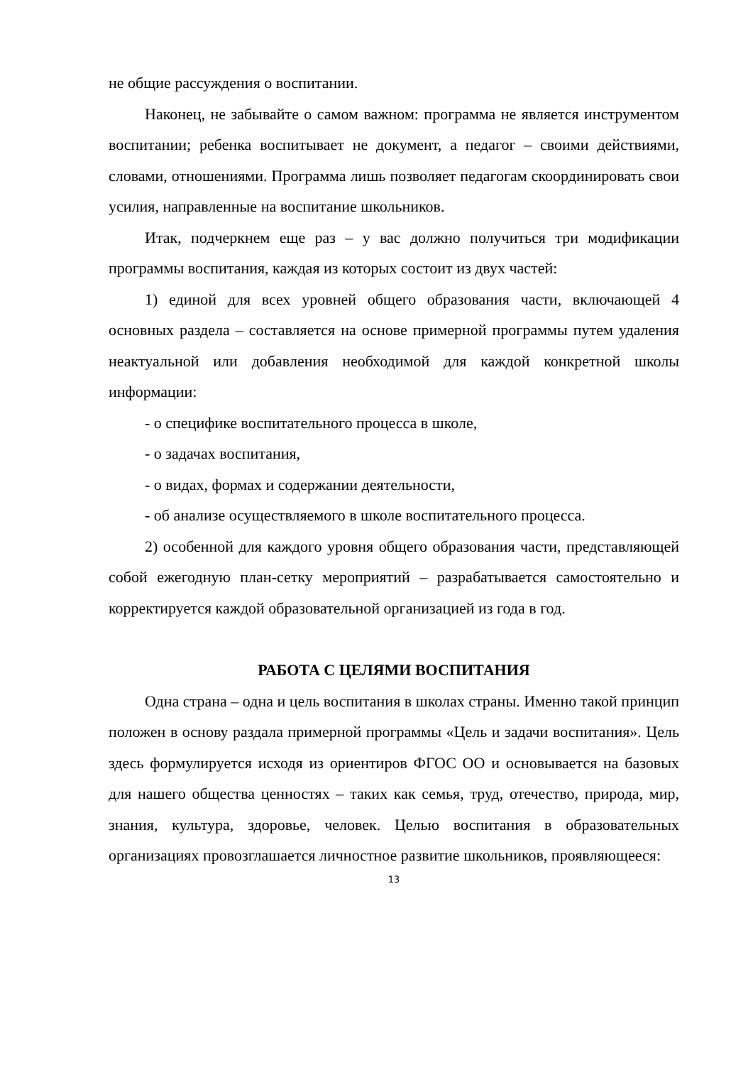не общие рассуждения о воспитании.
Наконец, не забывайте о самом важном: программа не является инструментом воспитании; ребенка воспитывает не документ, а педагог – своими действиями, словами, отношениями. Программа лишь позволяет педагогам скоординировать свои усилия, направленные на воспитание школьников.
Итак, подчеркнем еще раз – у вас должно получиться три модификации программы воспитания, каждая из которых состоит из двух частей:
1) единой для всех уровней общего образования части, включающей 4 основных раздела – составляется на основе примерной программы путем удаления неактуальной или добавления необходимой для каждой конкретной школы информации:
- о специфике воспитательного процесса в школе,
- о задачах воспитания,
- о видах, формах и содержании деятельности,
- об анализе осуществляемого в школе воспитательного процесса.
2) особенной для каждого уровня общего образования части, представляющей собой ежегодную план-сетку мероприятий – разрабатывается самостоятельно и корректируется каждой образовательной организацией из года в год.
РАБОТА С ЦЕЛЯМИ ВОСПИТАНИЯ
Одна страна – одна и цель воспитания в школах страны. Именно такой принцип положен в основу раздала примерной программы «Цель и задачи воспитания». Цель здесь формулируется исходя из ориентиров ФГОС ОО и основывается на базовых для нашего общества ценностях – таких как семья, труд, отечество, природа, мир, знания, культура, здоровье, человек. Целью воспитания в образовательных организациях провозглашается личностное развитие школьников, проявляющееся:
13